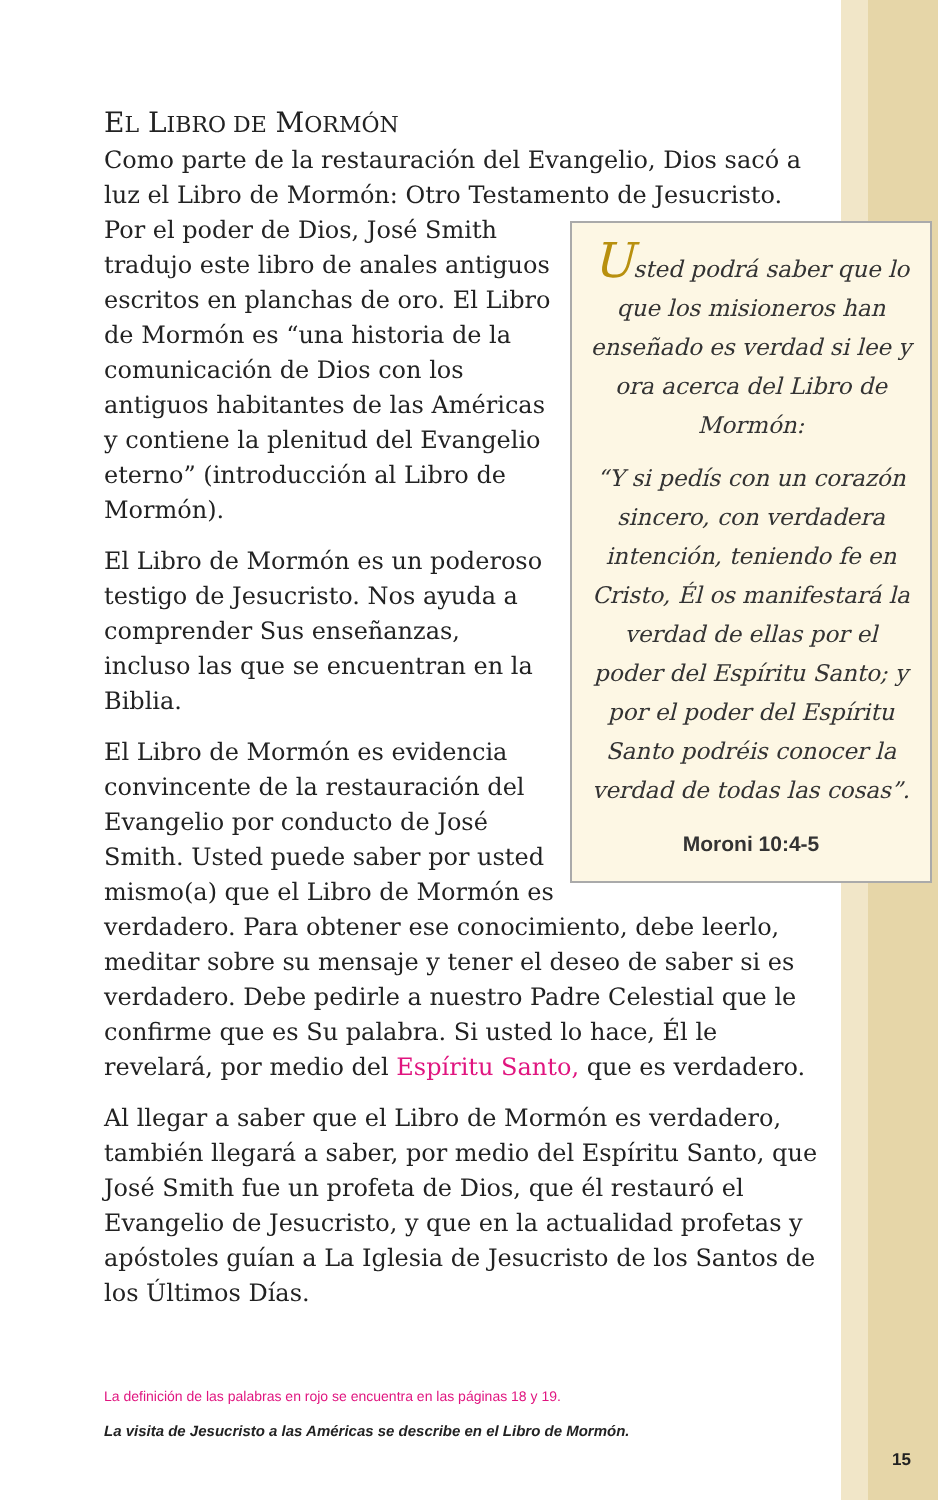EL LIBRO DE MORMÓN
Como parte de la restauración del Evangelio, Dios sacó a luz el Libro de Mormón: Otro Testamento de Jesucristo. Por el poder Usted podrá saber que lo que los misioneros han enseñado es verdad si lee y ora acerca del Libro de Mormón:
“Y si pedís con un corazón sincero, con verdadera intención, teniendo fe en Cristo, Él os manifestará la verdad de ellas por el poder del Espíritu Santo; y por el poder del Espíritu Santo podréis conocer la verdad de todas las cosas”.
Moroni 10:4-5 de Dios, José Smith tradujo este libro de anales antiguos escritos en planchas de oro. El Libro de Mormón es “una historia de la comunicación de Dios con los antiguos habitantes de las Américas y contiene la plenitud del Evangelio eterno” (introducción al Libro de Mormón).
El Libro de Mormón es un poderoso testigo de Jesucristo. Nos ayuda a comprender Sus enseñanzas, incluso las que se encuentran en la Biblia.
El Libro de Mormón es evidencia convincente de la restauración del Evangelio por conducto de José Smith. Usted puede saber por usted mismo(a) que el Libro de Mormón es verdadero. Para obtener ese conocimiento, debe leerlo, meditar sobre su mensaje y tener el deseo de saber si es verdadero. Debe pedirle a nuestro Padre Celestial que le confirme que es Su palabra. Si usted lo hace, Él le revelará, por medio del Espíritu Santo, que es verdadero.
Al llegar a saber que el Libro de Mormón es verdadero, también llegará a saber, por medio del Espíritu Santo, que José Smith fue un profeta de Dios, que él restauró el Evangelio de Jesucristo, y que en la actualidad profetas y apóstoles guían a La Iglesia de Jesucristo de los Santos de los Últimos Días.
La definición de las palabras en rojo se encuentra en las páginas 18 y 19.
La visita de Jesucristo a las Américas se describe en el Libro de Mormón.
15